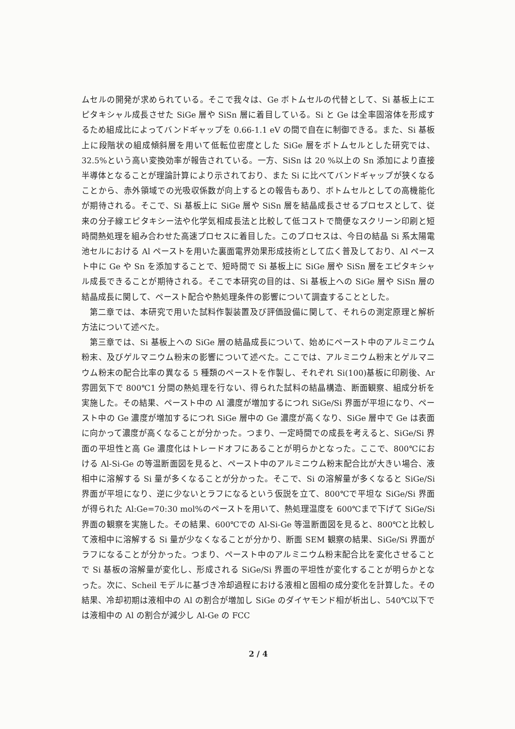ムセルの開発が求められている。そこで我々は、Ge ボトムセルの代替として、Si 基板上にエピタキシャル成長させた SiGe 層や SiSn 層に着目している。Si と Ge は全率固溶体を形成するため組成比によってバンドギャップを 0.66-1.1 eV の間で自在に制御できる。また、Si 基板上に段階状の組成傾斜層を用いて低転位密度とした SiGe 層をボトムセルとした研究では、32.5%という高い変換効率が報告されている。一方、SiSn は 20 %以上の Sn 添加により直接半導体となることが理論計算により示されており、また Si に比べてバンドギャップが狭くなることから、赤外領域での光吸収係数が向上するとの報告もあり、ボトムセルとしての高機能化が期待される。そこで、Si 基板上に SiGe 層や SiSn 層を結晶成長させるプロセスとして、従来の分子線エピタキシー法や化学気相成長法と比較して低コストで簡便なスクリーン印刷と短時間熱処理を組み合わせた高速プロセスに着目した。このプロセスは、今日の結晶 Si 系太陽電池セルにおける Al ペーストを用いた裏面電界効果形成技術として広く普及しており、Al ペースト中に Ge や Sn を添加することで、短時間で Si 基板上に SiGe 層や SiSn 層をエピタキシャル成長できることが期待される。そこで本研究の目的は、Si 基板上への SiGe 層や SiSn 層の結晶成長に関して、ペースト配合や熱処理条件の影響について調査することとした。
第二章では、本研究で用いた試料作製装置及び評価設備に関して、それらの測定原理と解析方法について述べた。
第三章では、Si 基板上への SiGe 層の結晶成長について、始めにペースト中のアルミニウム粉末、及びゲルマニウム粉末の影響について述べた。ここでは、アルミニウム粉末とゲルマニウム粉末の配合比率の異なる 5 種類のペーストを作製し、それぞれ Si(100)基板に印刷後、Ar 雰囲気下で 800℃1 分間の熱処理を行ない、得られた試料の結晶構造、断面観察、組成分析を実施した。その結果、ペースト中の Al 濃度が増加するにつれ SiGe/Si 界面が平坦になり、ペースト中の Ge 濃度が増加するにつれ SiGe 層中の Ge 濃度が高くなり、SiGe 層中で Ge は表面に向かって濃度が高くなることが分かった。つまり、一定時間での成長を考えると、SiGe/Si 界面の平坦性と高 Ge 濃度化はトレードオフにあることが明らかとなった。ここで、800℃における Al-Si-Ge の等温断面図を見ると、ペースト中のアルミニウム粉末配合比が大きい場合、液相中に溶解する Si 量が多くなることが分かった。そこで、Si の溶解量が多くなると SiGe/Si 界面が平坦になり、逆に少ないとラフになるという仮説を立て、800℃で平坦な SiGe/Si 界面が得られた Al:Ge=70:30 mol%のペーストを用いて、熱処理温度を 600℃まで下げて SiGe/Si 界面の観察を実施した。その結果、600℃での Al-Si-Ge 等温断面図を見ると、800℃と比較して液相中に溶解する Si 量が少なくなることが分かり、断面 SEM 観察の結果、SiGe/Si 界面がラフになることが分かった。つまり、ペースト中のアルミニウム粉末配合比を変化させることで Si 基板の溶解量が変化し、形成される SiGe/Si 界面の平坦性が変化することが明らかとなった。次に、Scheil モデルに基づき冷却過程における液相と固相の成分変化を計算した。その結果、冷却初期は液相中の Al の割合が増加し SiGe のダイヤモンド相が析出し、540℃以下では液相中の Al の割合が減少し Al-Ge の FCC
2 / 4